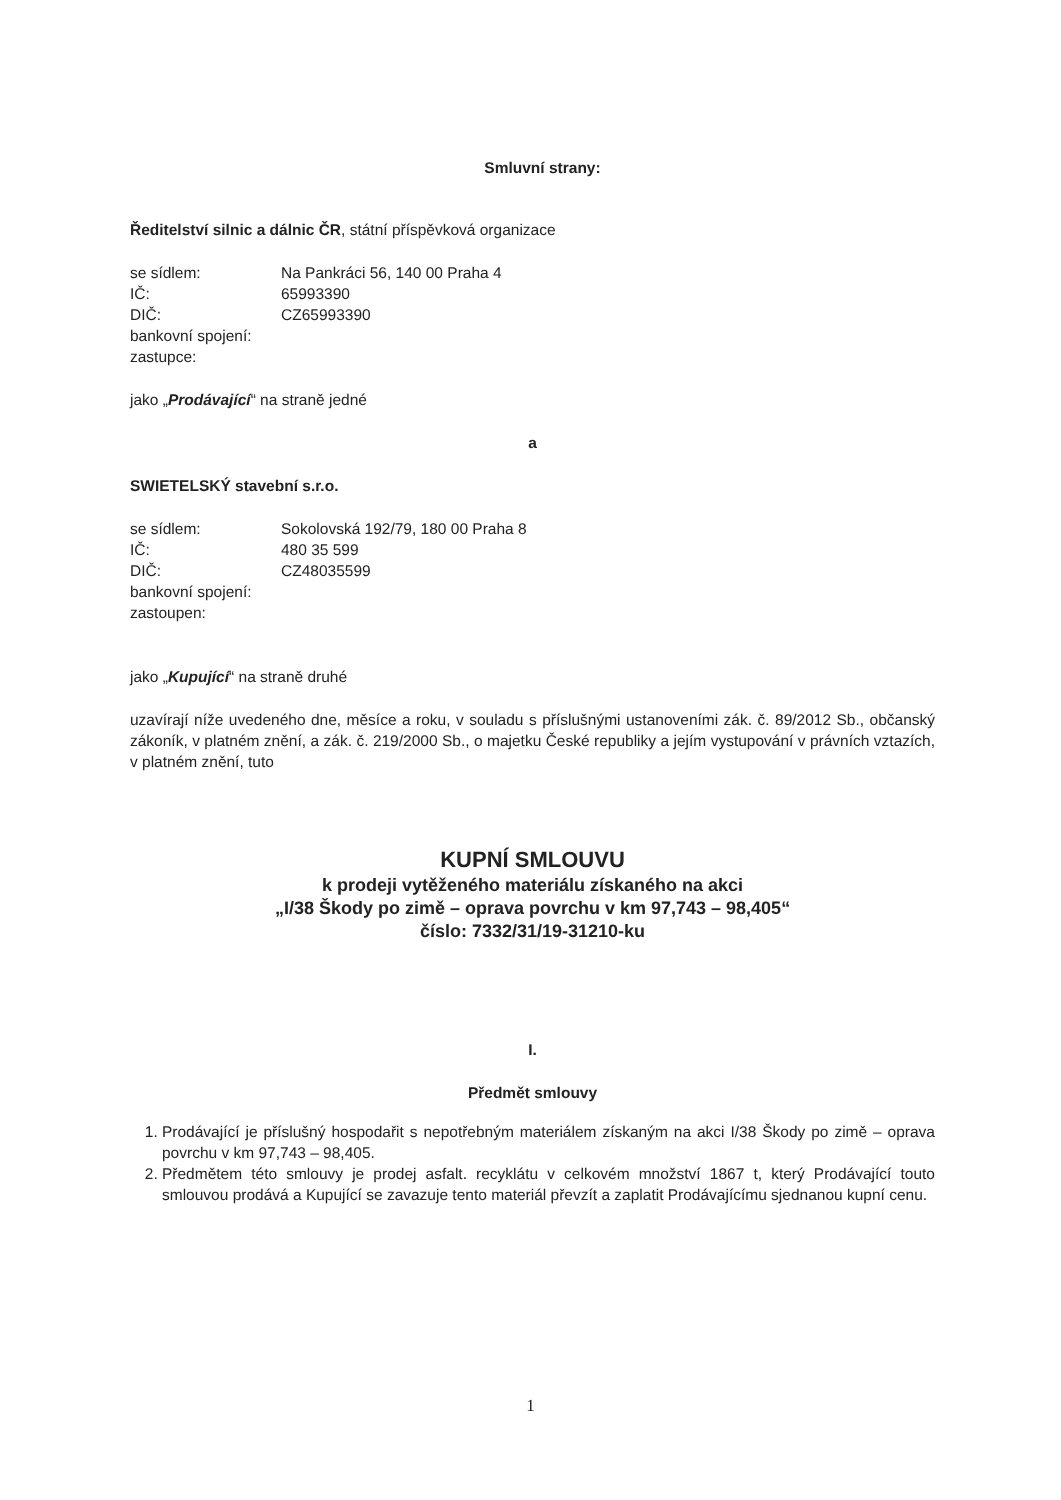Smluvní strany:
Ředitelství silnic a dálnic ČR, státní příspěvková organizace
se sídlem: Na Pankráci 56, 140 00 Praha 4
IČ: 65993390
DIČ: CZ65993390
bankovní spojení:
zastupce:
jako „Prodávající“ na straně jedné
a
SWIETELSKÝ stavební s.r.o.
se sídlem: Sokolovská 192/79, 180 00 Praha 8
IČ: 480 35 599
DIČ: CZ48035599
bankovní spojení:
zastoupen:
jako „Kupující“ na straně druhé
uzavírají níže uvedeného dne, měsíce a roku, v souladu s příslušnými ustanoveními zák. č. 89/2012 Sb., občanský zákoník, v platném znění, a zák. č. 219/2000 Sb., o majetku České republiky a jejím vystupování v právních vztazích, v platném znění, tuto
KUPNÍ SMLOUVU
k prodeji vytěženého materiálu získaného na akci
„I/38 Škody po zimě – oprava povrchu v km 97,743 – 98,405“
číslo: 7332/31/19-31210-ku
I.
Předmět smlouvy
1. Prodávající je příslušný hospodařit s nepotřebným materiálem získaným na akci I/38 Škody po zimě – oprava povrchu v km 97,743 – 98,405.
2. Předmětem této smlouvy je prodej asfalt. recyklátu v celkovém množství 1867 t, který Prodávající touto smlouvou prodává a Kupující se zavazuje tento materiál převzít a zaplatit Prodávajícímu sjednanou kupní cenu.
1